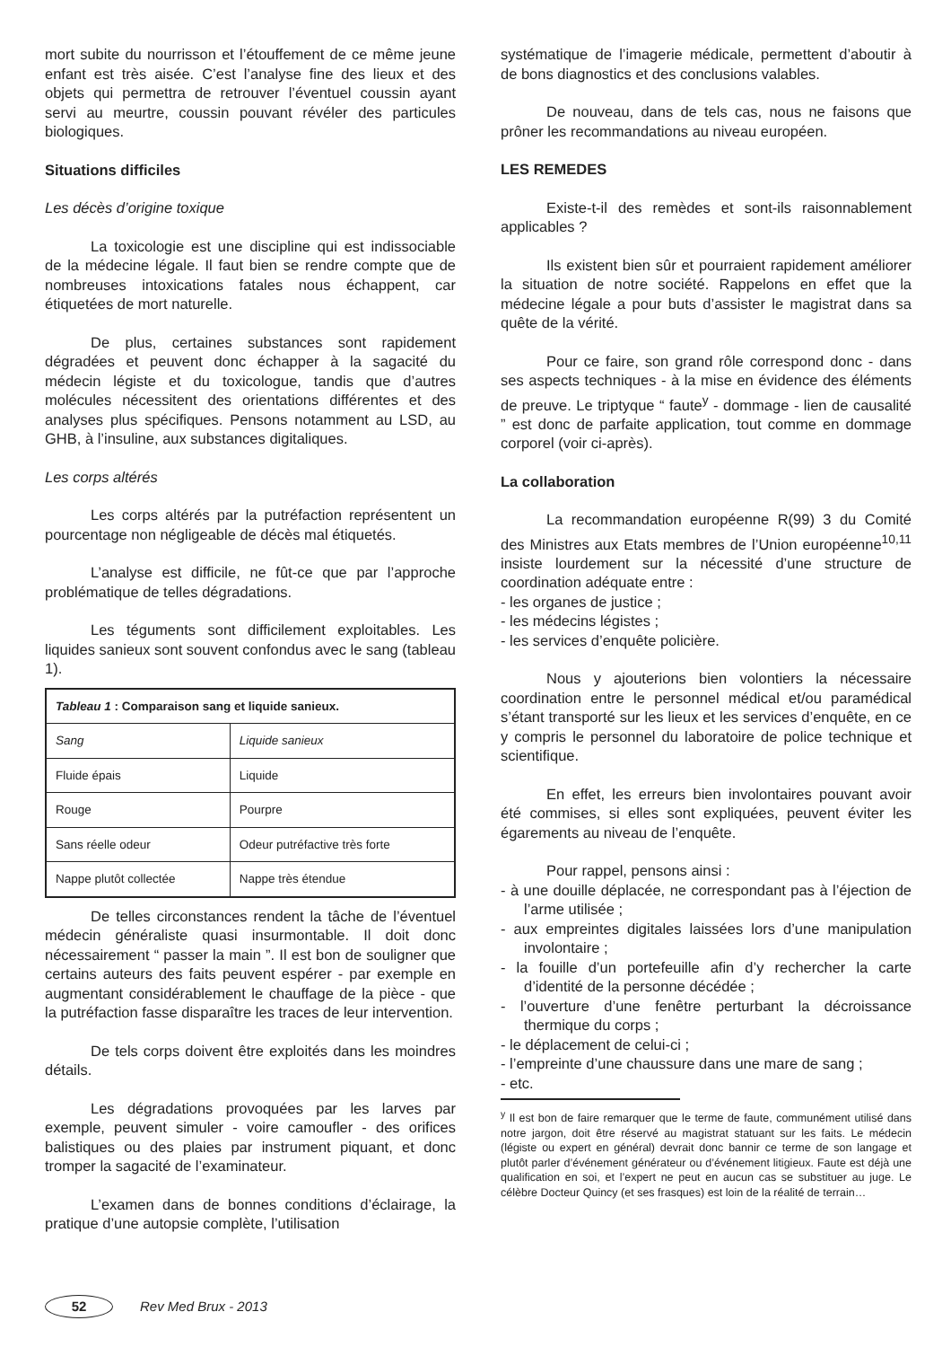mort subite du nourrisson et l’étouffement de ce même jeune enfant est très aisée. C’est l’analyse fine des lieux et des objets qui permettra de retrouver l’éventuel coussin ayant servi au meurtre, coussin pouvant révéler des particules biologiques.
Situations difficiles
Les décès d’origine toxique
La toxicologie est une discipline qui est indissociable de la médecine légale. Il faut bien se rendre compte que de nombreuses intoxications fatales nous échappent, car étiquetées de mort naturelle.
De plus, certaines substances sont rapidement dégradées et peuvent donc échapper à la sagacité du médecin légiste et du toxicologue, tandis que d’autres molécules nécessitent des orientations différentes et des analyses plus spécifiques. Pensons notamment au LSD, au GHB, à l’insuline, aux substances digitaliques.
Les corps altérés
Les corps altérés par la putréfaction représentent un pourcentage non négligeable de décès mal étiquetés.
L’analyse est difficile, ne fût-ce que par l’approche problématique de telles dégradations.
Les téguments sont difficilement exploitables. Les liquides sanieux sont souvent confondus avec le sang (tableau 1).
| Tableau 1 : Comparaison sang et liquide sanieux. | |
| Sang | Liquide sanieux |
| Fluide épais | Liquide |
| Rouge | Pourpre |
| Sans réelle odeur | Odeur putréfactive très forte |
| Nappe plutôt collectée | Nappe très étendue |
De telles circonstances rendent la tâche de l’éventuel médecin généraliste quasi insurmontable. Il doit donc nécessairement “ passer la main ”. Il est bon de souligner que certains auteurs des faits peuvent espérer - par exemple en augmentant considérablement le chauffage de la pièce - que la putréfaction fasse disparaître les traces de leur intervention.
De tels corps doivent être exploités dans les moindres détails.
Les dégradations provoquées par les larves par exemple, peuvent simuler - voire camoufler - des orifices balistiques ou des plaies par instrument piquant, et donc tromper la sagacité de l’examinateur.
L’examen dans de bonnes conditions d’éclairage, la pratique d’une autopsie complète, l’utilisation
systématique de l’imagerie médicale, permettent d’aboutir à de bons diagnostics et des conclusions valables.
De nouveau, dans de tels cas, nous ne faisons que prôner les recommandations au niveau européen.
LES REMEDES
Existe-t-il des remèdes et sont-ils raisonnablement applicables ?
Ils existent bien sûr et pourraient rapidement améliorer la situation de notre société. Rappelons en effet que la médecine légale a pour buts d’assister le magistrat dans sa quête de la vérité.
Pour ce faire, son grand rôle correspond donc - dans ses aspects techniques - à la mise en évidence des éléments de preuve. Le triptyque “ faute<sup>y</sup> - dommage - lien de causalité ” est donc de parfaite application, tout comme en dommage corporel (voir ci-après).
La collaboration
La recommandation européenne R(99) 3 du Comité des Ministres aux Etats membres de l’Union européenne<sup>10,11</sup> insiste lourdement sur la nécessité d’une structure de coordination adéquate entre :
- les organes de justice ;
- les médecins légistes ;
- les services d’enquête policière.
Nous y ajouterions bien volontiers la nécessaire coordination entre le personnel médical et/ou paramédical s’étant transporté sur les lieux et les services d’enquête, en ce y compris le personnel du laboratoire de police technique et scientifique.
En effet, les erreurs bien involontaires pouvant avoir été commises, si elles sont expliquées, peuvent éviter les égarements au niveau de l’enquête.
Pour rappel, pensons ainsi :
- à une douille déplacée, ne correspondant pas à l’éjection de l’arme utilisée ;
- aux empreintes digitales laissées lors d’une manipulation involontaire ;
- la fouille d’un portefeuille afin d’y rechercher la carte d’identité de la personne décédée ;
- l’ouverture d’une fenêtre perturbant la décroissance thermique du corps ;
- le déplacement de celui-ci ;
- l’empreinte d’une chaussure dans une mare de sang ;
- etc.
<sup>y</sup> Il est bon de faire remarquer que le terme de faute, communément utilisé dans notre jargon, doit être réservé au magistrat statuant sur les faits. Le médecin (légiste ou expert en général) devrait donc bannir ce terme de son langage et plutôt parler d’événement générateur ou d’événement litigieux. Faute est déjà une qualification en soi, et l’expert ne peut en aucun cas se substituer au juge. Le célèbre Docteur Quincy (et ses frasques) est loin de la réalité de terrain…
52
Rev Med Brux - 2013